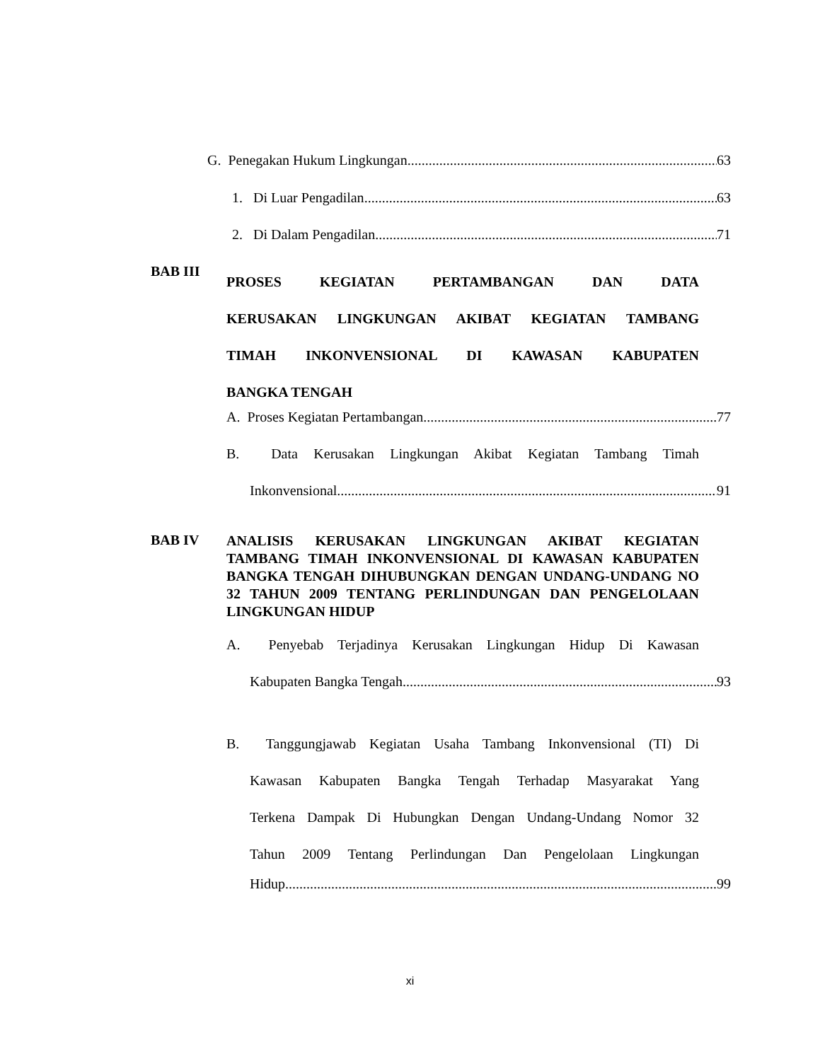G. Penegakan Hukum Lingkungan 63
1. Di Luar Pengadilan 63
2. Di Dalam Pengadilan 71
BAB III
PROSES KEGIATAN PERTAMBANGAN DAN DATA
KERUSAKAN LINGKUNGAN AKIBAT KEGIATAN TAMBANG
TIMAH INKONVENSIONAL DI KAWASAN KABUPATEN
BANGKA TENGAH
A. Proses Kegiatan Pertambangan 77
B. Data Kerusakan Lingkungan Akibat Kegiatan Tambang Timah
Inkonvensional 91
BAB IV
ANALISIS KERUSAKAN LINGKUNGAN AKIBAT KEGIATAN TAMBANG TIMAH INKONVENSIONAL DI KAWASAN KABUPATEN BANGKA TENGAH DIHUBUNGKAN DENGAN UNDANG-UNDANG NO 32 TAHUN 2009 TENTANG PERLINDUNGAN DAN PENGELOLAAN LINGKUNGAN HIDUP
A. Penyebab Terjadinya Kerusakan Lingkungan Hidup Di Kawasan
Kabupaten Bangka Tengah 93
B. Tanggungjawab Kegiatan Usaha Tambang Inkonvensional (TI) Di
Kawasan Kabupaten Bangka Tengah Terhadap Masyarakat Yang
Terkena Dampak Di Hubungkan Dengan Undang-Undang Nomor 32
Tahun 2009 Tentang Perlindungan Dan Pengelolaan Lingkungan
Hidup 99
xi